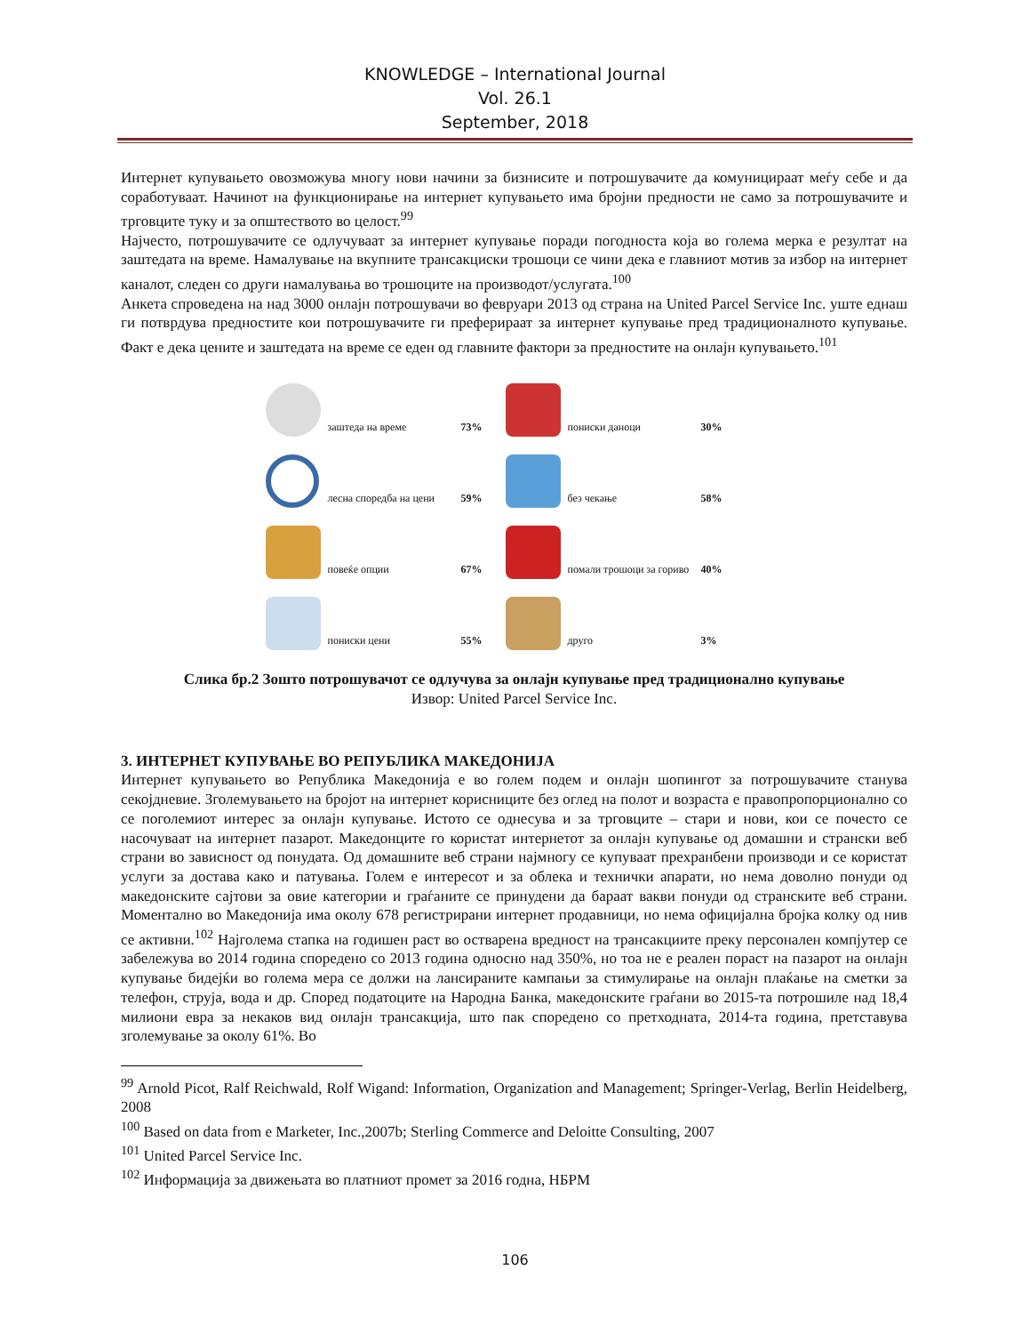KNOWLEDGE – International Journal
Vol. 26.1
September, 2018
Интернет купувањето овозможува многу нови начини за бизнисите и потрошувачите да комуницираат меѓу себе и да соработуваат. Начинот на функционирање на интернет купувањето има бројни предности не само за потрошувачите и трговците туку и за општеството во целост.<sup>99</sup>
Најчесто, потрошувачите се одлучуваат за интернет купување поради погодноста која во голема мерка е резултат на заштедата на време. Намалување на вкупните трансакциски трошоци се чини дека е главниот мотив за избор на интернет каналот, следен со други намалувања во трошоците на производот/услугата.<sup>100</sup>
Анкета спроведена на над 3000 онлајн потрошувачи во февруари 2013 од страна на United Parcel Service Inc. уште еднаш ги потврдува предностите кои потрошувачите ги преферираат за интернет купување пред традиционалното купување. Факт е дека цените и заштедата на време се еден од главните фактори за предностите на онлајн купувањето.<sup>101</sup>
заштеда на време
73%
пониски даноци
30%
лесна споредба на цени
59%
без чекање
58%
повеќе опции
67%
помали трошоци за гориво
40%
пониски цени
55%
друго
3%
Слика бр.2 Зошто потрошувачот се одлучува за онлајн купување пред традиционално купување
Извор: United Parcel Service Inc.
3. ИНТЕРНЕТ КУПУВАЊЕ ВО РЕПУБЛИКА МАКЕДОНИЈА
Интернет купувањето во Република Македонија е во голем подем и онлајн шопингот за потрошувачите станува секојдневие. Зголемувањето на бројот на интернет корисниците без оглед на полот и возраста е правопропорционално со се поголемиот интерес за онлајн купување. Истото се однесува и за трговците – стари и нови, кои се почесто се насочуваат на интернет пазарот. Македонците го користат интернетот за онлајн купување од домашни и странски веб страни во зависност од понудата. Од домашните веб страни најмногу се купуваат прехранбени производи и се користат услуги за достава како и патувања. Голем е интересот и за облека и технички апарати, но нема доволно понуди од македонските сајтови за овие категории и граѓаните се принудени да бараат вакви понуди од странските веб страни. Моментално во Македонија има околу 678 регистрирани интернет продавници, но нема официјална бројка колку од нив се активни.<sup>102</sup> Најголема стапка на годишен раст во остварена вредност на трансакциите преку персонален компјутер се забележува во 2014 година споредено со 2013 година односно над 350%, но тоа не е реален пораст на пазарот на онлајн купување бидејќи во голема мера се должи на лансираните кампањи за стимулирање на онлајн плаќање на сметки за телефон, струја, вода и др. Според податоците на Народна Банка, македонските граѓани во 2015-та потрошиле над 18,4 милиони евра за некаков вид онлајн трансакција, што пак споредено со претходната, 2014-та година, претставува зголемување за околу 61%. Во
<sup>99</sup> Arnold Picot, Ralf Reichwald, Rolf Wigand: Information, Organization and Management; Springer-Verlag, Berlin Heidelberg, 2008
<sup>100</sup> Based on data from e Marketer, Inc.,2007b; Sterling Commerce and Deloitte Consulting, 2007
<sup>101</sup> United Parcel Service Inc.
<sup>102</sup> Информација за движењата во платниот промет за 2016 годна, НБРМ
106